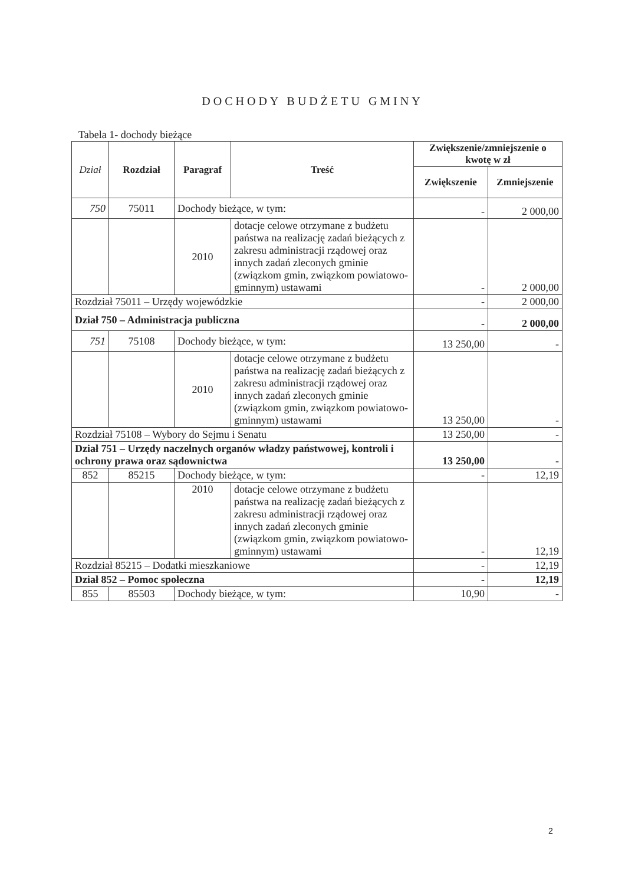DOCHODY BUDŻETU GMINY
Tabela 1- dochody bieżące
| Dział | Rozdział | Paragraf | Treść | Zwiększenie/zmniejszenie o kwotę w zł | |
| --- | --- | --- | --- | --- | --- |
| | | | | Zwiększenie | Zmniejszenie |
| 750 | 75011 | Dochody bieżące, w tym: | | - | 2 000,00 |
| | | 2010 | dotacje celowe otrzymane z budżetu państwa na realizację zadań bieżących z zakresu administracji rządowej oraz innych zadań zleconych gminie (związkom gmin, związkom powiatowo-gminnym) ustawami | - | 2 000,00 |
| Rozdział 75011 – Urzędy wojewódzkie | | | | - | 2 000,00 |
| Dział 750 – Administracja publiczna | | | | - | 2 000,00 |
| 751 | 75108 | Dochody bieżące, w tym: | | 13 250,00 | - |
| | | 2010 | dotacje celowe otrzymane z budżetu państwa na realizację zadań bieżących z zakresu administracji rządowej oraz innych zadań zleconych gminie (związkom gmin, związkom powiatowo-gminnym) ustawami | 13 250,00 | - |
| Rozdział 75108 – Wybory do Sejmu i Senatu | | | | 13 250,00 | - |
| Dział 751 – Urzędy naczelnych organów władzy państwowej, kontroli i ochrony prawa oraz sądownictwa | | | | 13 250,00 | - |
| 852 | 85215 | Dochody bieżące, w tym: | | - | 12,19 |
| | | 2010 | dotacje celowe otrzymane z budżetu państwa na realizację zadań bieżących z zakresu administracji rządowej oraz innych zadań zleconych gminie (związkom gmin, związkom powiatowo-gminnym) ustawami | - | 12,19 |
| Rozdział 85215 – Dodatki mieszkaniowe | | | | - | 12,19 |
| Dział 852 – Pomoc społeczna | | | | - | 12,19 |
| 855 | 85503 | Dochody bieżące, w tym: | | 10,90 | - |
2